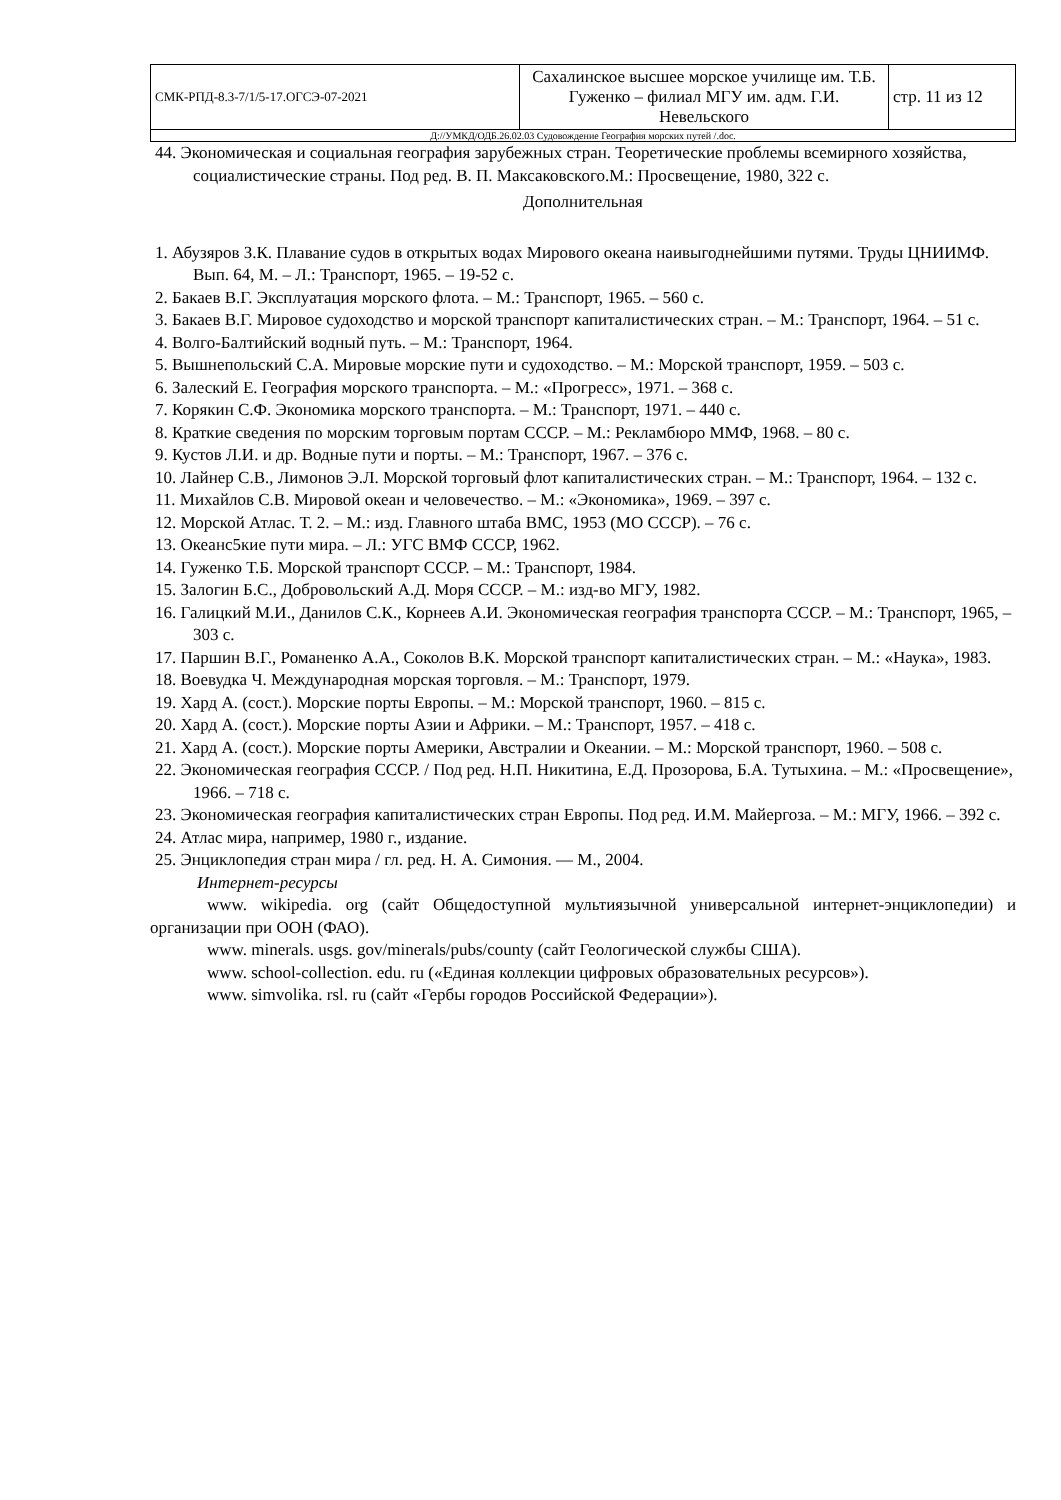| СМК-РПД-8.3-7/1/5-17.ОГСЭ-07-2021 | Сахалинское высшее морское училище им. Т.Б. Гуженко – филиал МГУ им. адм. Г.И. Невельского | стр. 11 из 12 |
| Д://УМКД/ОДБ.26.02.03 Судовождение География морских путей /.doc. | | |
44. Экономическая и социальная география зарубежных стран. Теоретические проблемы всемирного хозяйства, социалистические страны. Под ред. В. П. Максаковского.М.: Просвещение, 1980, 322 с.
Дополнительная
1. Абузяров З.К. Плавание судов в открытых водах Мирового океана наивыгоднейшими путями. Труды ЦНИИМФ. Вып. 64, М. – Л.: Транспорт, 1965. – 19-52 с.
2. Бакаев В.Г. Эксплуатация морского флота. – М.: Транспорт, 1965. – 560 с.
3. Бакаев В.Г. Мировое судоходство и морской транспорт капиталистических стран. – М.: Транспорт, 1964. – 51 с.
4. Волго-Балтийский водный путь. – М.: Транспорт, 1964.
5. Вышнепольский С.А. Мировые морские пути и судоходство. – М.: Морской транспорт, 1959. – 503 с.
6. Залеский Е. География морского транспорта. – М.: «Прогресс», 1971. – 368 с.
7. Корякин С.Ф. Экономика морского транспорта. – М.: Транспорт, 1971. – 440 с.
8. Краткие сведения по морским торговым портам СССР. – М.: Рекламбюро ММФ, 1968. – 80 с.
9. Кустов Л.И. и др. Водные пути и порты. – М.: Транспорт, 1967. – 376 с.
10. Лайнер С.В., Лимонов Э.Л. Морской торговый флот капиталистических стран. – М.: Транспорт, 1964. – 132 с.
11. Михайлов С.В. Мировой океан и человечество. – М.: «Экономика», 1969. – 397 с.
12. Морской Атлас. Т. 2. – М.: изд. Главного штаба ВМС, 1953 (МО СССР). – 76 с.
13. Океанс5кие пути мира. – Л.: УГС ВМФ СССР, 1962.
14. Гуженко Т.Б. Морской транспорт СССР. – М.: Транспорт, 1984.
15. Залогин Б.С., Добровольский А.Д. Моря СССР. – М.: изд-во МГУ, 1982.
16. Галицкий М.И., Данилов С.К., Корнеев А.И. Экономическая география транспорта СССР. – М.: Транспорт, 1965, – 303 с.
17. Паршин В.Г., Романенко А.А., Соколов В.К. Морской транспорт капиталистических стран. – М.: «Наука», 1983.
18. Воевудка Ч. Международная морская торговля. – М.: Транспорт, 1979.
19. Хард А. (сост.). Морские порты Европы. – М.: Морской транспорт, 1960. – 815 с.
20. Хард А. (сост.). Морские порты Азии и Африки. – М.: Транспорт, 1957. – 418 с.
21. Хард А. (сост.). Морские порты Америки, Австралии и Океании. – М.: Морской транспорт, 1960. – 508 с.
22. Экономическая география СССР. / Под ред. Н.П. Никитина, Е.Д. Прозорова, Б.А. Тутыхина. – М.: «Просвещение», 1966. – 718 с.
23. Экономическая география капиталистических стран Европы. Под ред. И.М. Майергоза. – М.: МГУ, 1966. – 392 с.
24. Атлас мира, например, 1980 г., издание.
25. Энциклопедия стран мира / гл. ред. Н. А. Симония. — М., 2004.
Интернет-ресурсы
www. wikipedia. org (сайт Общедоступной мультиязычной универсальной интернет-энциклопедии) и организации при ООН (ФАО).
www. minerals. usgs. gov/minerals/pubs/county (сайт Геологической службы США).
www. school-collection. edu. ru («Единая коллекции цифровых образовательных ресурсов»).
www. simvolika. rsl. ru (сайт «Гербы городов Российской Федерации»).